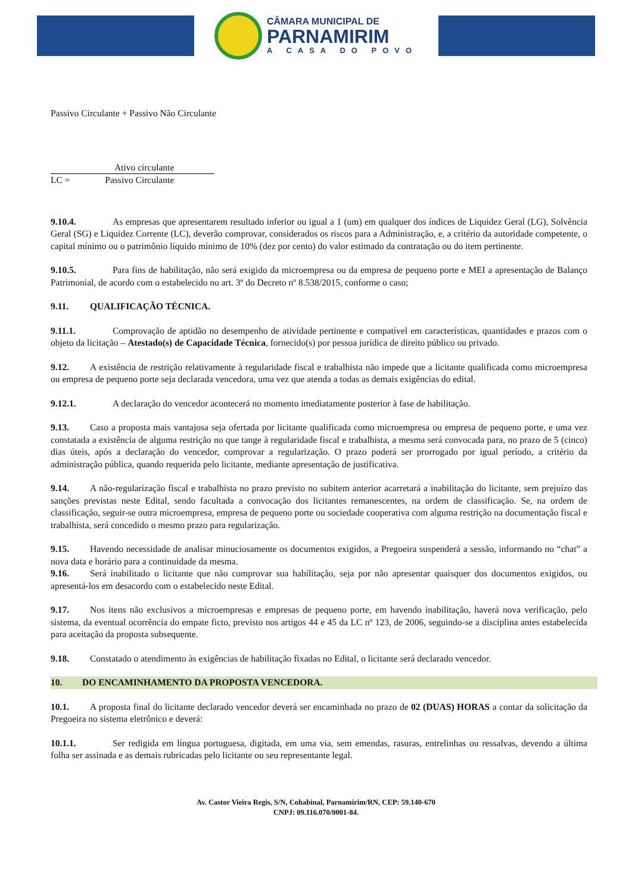CÂMARA MUNICIPAL DE
PARNAMIRIM
A CASA DO POVO
Passivo Circulante + Passivo Não Circulante
Ativo circulante
LC = Passivo Circulante
9.10.4. As empresas que apresentarem resultado inferior ou igual a 1 (um) em qualquer dos índices de Liquidez Geral (LG), Solvência Geral (SG) e Liquidez Corrente (LC), deverão comprovar, considerados os riscos para a Administração, e, a critério da autoridade competente, o capital mínimo ou o patrimônio líquido mínimo de 10% (dez por cento) do valor estimado da contratação ou do item pertinente.
9.10.5. Para fins de habilitação, não será exigido da microempresa ou da empresa de pequeno porte e MEI a apresentação de Balanço Patrimonial, de acordo com o estabelecido no art. 3º do Decreto nº 8.538/2015, conforme o caso;
9.11. QUALIFICAÇÃO TÉCNICA.
9.11.1. Comprovação de aptidão no desempenho de atividade pertinente e compatível em características, quantidades e prazos com o objeto da licitação – Atestado(s) de Capacidade Técnica, fornecido(s) por pessoa jurídica de direito público ou privado.
9.12. A existência de restrição relativamente à regularidade fiscal e trabalhista não impede que a licitante qualificada como microempresa ou empresa de pequeno porte seja declarada vencedora, uma vez que atenda a todas as demais exigências do edital.
9.12.1. A declaração do vencedor acontecerá no momento imediatamente posterior à fase de habilitação.
9.13. Caso a proposta mais vantajosa seja ofertada por licitante qualificada como microempresa ou empresa de pequeno porte, e uma vez constatada a existência de alguma restrição no que tange à regularidade fiscal e trabalhista, a mesma será convocada para, no prazo de 5 (cinco) dias úteis, após a declaração do vencedor, comprovar a regularização. O prazo poderá ser prorrogado por igual período, a critério da administração pública, quando requerida pelo licitante, mediante apresentação de justificativa.
9.14. A não-regularização fiscal e trabalhista no prazo previsto no subitem anterior acarretará a inabilitação do licitante, sem prejuízo das sanções previstas neste Edital, sendo facultada a convocação dos licitantes remanescentes, na ordem de classificação. Se, na ordem de classificação, seguir-se outra microempresa, empresa de pequeno porte ou sociedade cooperativa com alguma restrição na documentação fiscal e trabalhista, será concedido o mesmo prazo para regularização.
9.15. Havendo necessidade de analisar minuciosamente os documentos exigidos, a Pregoeira suspenderá a sessão, informando no “chat” a nova data e horário para a continuidade da mesma.
9.16. Será inabilitado o licitante que não comprovar sua habilitação, seja por não apresentar quaisquer dos documentos exigidos, ou apresentá-los em desacordo com o estabelecido neste Edital.
9.17. Nos itens não exclusivos a microempresas e empresas de pequeno porte, em havendo inabilitação, haverá nova verificação, pelo sistema, da eventual ocorrência do empate ficto, previsto nos artigos 44 e 45 da LC nº 123, de 2006, seguindo-se a disciplina antes estabelecida para aceitação da proposta subsequente.
9.18. Constatado o atendimento às exigências de habilitação fixadas no Edital, o licitante será declarado vencedor.
10. DO ENCAMINHAMENTO DA PROPOSTA VENCEDORA.
10.1. A proposta final do licitante declarado vencedor deverá ser encaminhada no prazo de 02 (DUAS) HORAS a contar da solicitação da Pregoeira no sistema eletrônico e deverá:
10.1.1. Ser redigida em língua portuguesa, digitada, em uma via, sem emendas, rasuras, entrelinhas ou ressalvas, devendo a última folha ser assinada e as demais rubricadas pelo licitante ou seu representante legal.
Av. Castor Vieira Regis, S/N, Cohabinal, Parnamirim/RN, CEP: 59.140-670
CNPJ: 09.116.070/0001-84.